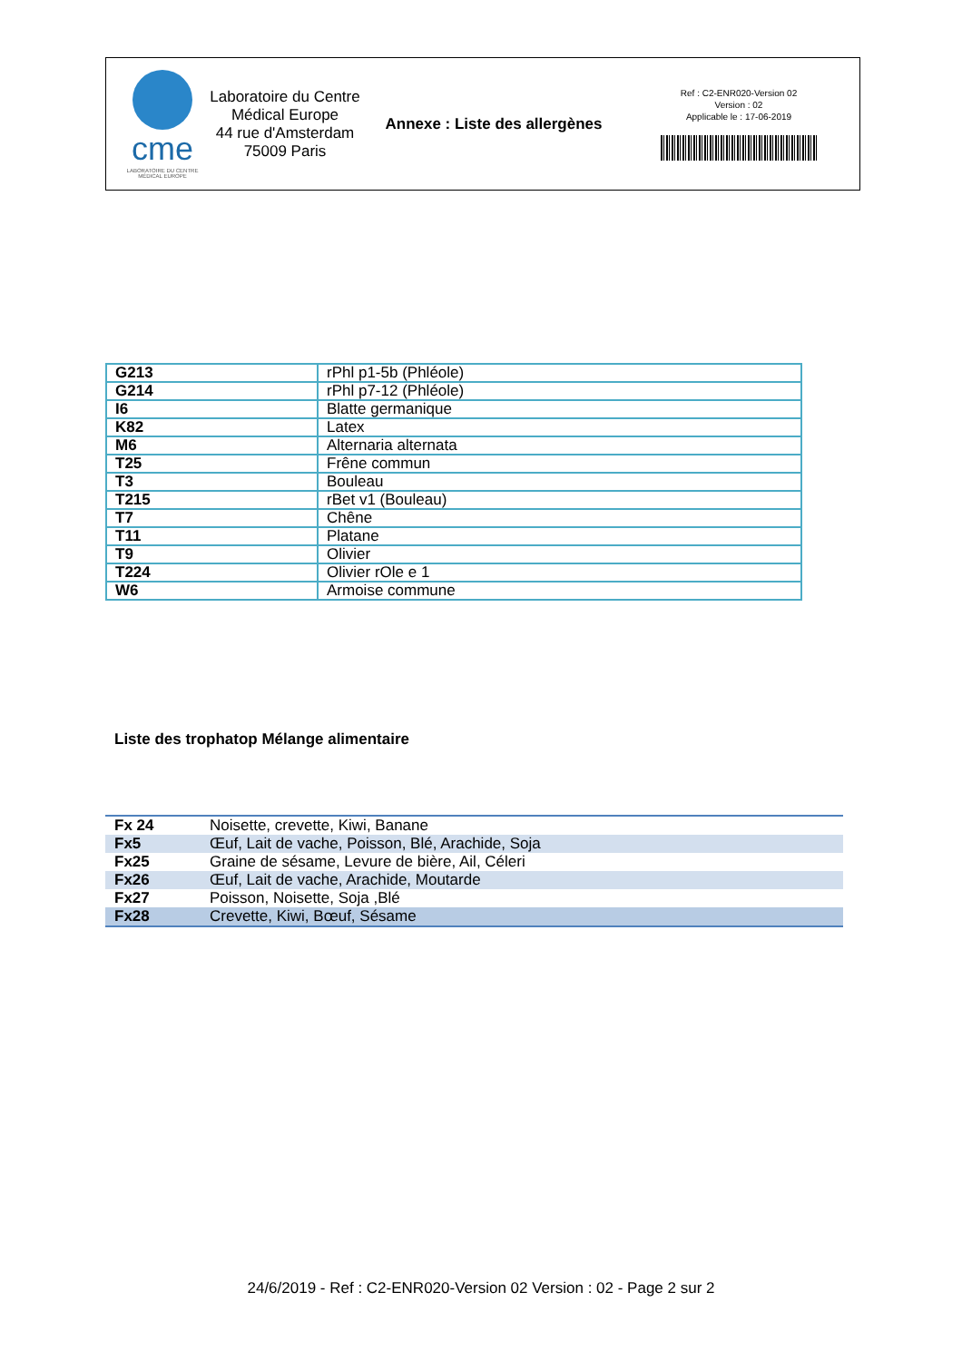cme
LABORATOIRE DU CENTRE MÉDICAL EUROPE
Laboratoire du Centre Médical Europe
44 rue d'Amsterdam
75009 Paris
Annexe : Liste des allergènes
Ref : C2-ENR020-Version 02
Version : 02
Applicable le : 17-06-2019
| G213 | rPhl p1-5b (Phléole) |
| G214 | rPhl p7-12 (Phléole) |
| I6 | Blatte germanique |
| K82 | Latex |
| M6 | Alternaria alternata |
| T25 | Frêne commun |
| T3 | Bouleau |
| T215 | rBet v1 (Bouleau) |
| T7 | Chêne |
| T11 | Platane |
| T9 | Olivier |
| T224 | Olivier rOle e 1 |
| W6 | Armoise commune |
Liste des trophatop Mélange alimentaire
| Fx 24 | Noisette, crevette, Kiwi, Banane |
| Fx5 | Œuf, Lait de vache, Poisson, Blé, Arachide, Soja |
| Fx25 | Graine de sésame, Levure de bière, Ail, Céleri |
| Fx26 | Œuf, Lait de vache, Arachide, Moutarde |
| Fx27 | Poisson, Noisette, Soja ,Blé |
| Fx28 | Crevette, Kiwi, Bœuf, Sésame |
24/6/2019 - Ref : C2-ENR020-Version 02 Version : 02 - Page 2 sur 2